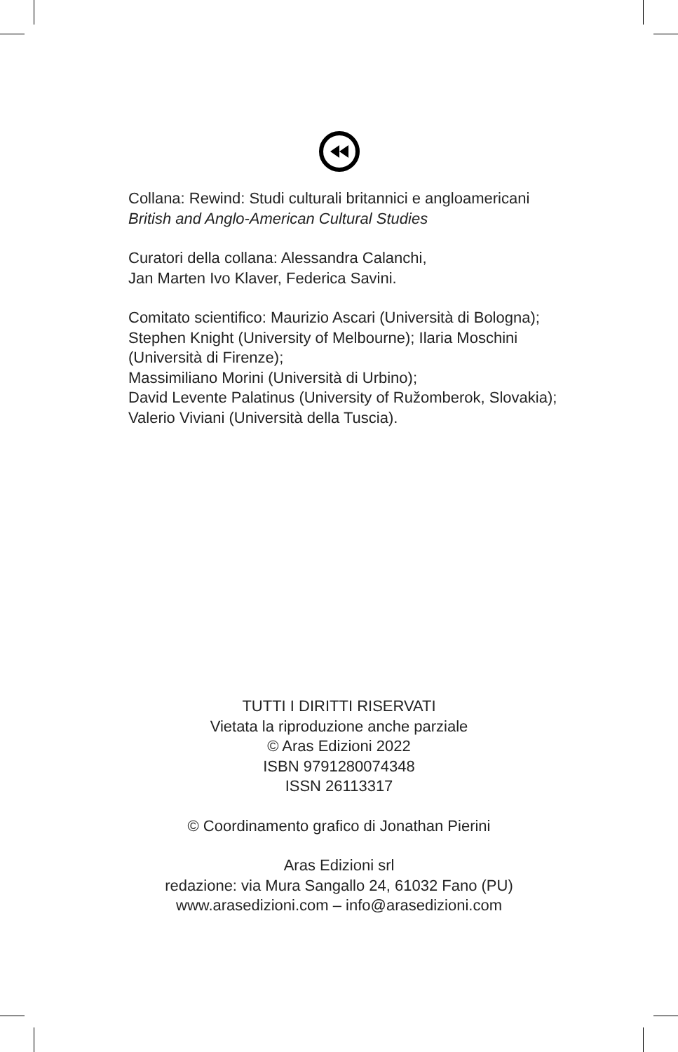Collana: Rewind: Studi culturali britannici e angloamericani
British and Anglo-American Cultural Studies
Curatori della collana: Alessandra Calanchi,
Jan Marten Ivo Klaver, Federica Savini.
Comitato scientifico: Maurizio Ascari (Università di Bologna); Stephen Knight (University of Melbourne); Ilaria Moschini (Università di Firenze);
Massimiliano Morini (Università di Urbino);
David Levente Palatinus (University of Ružomberok, Slovakia); Valerio Viviani (Università della Tuscia).
TUTTI I DIRITTI RISERVATI
Vietata la riproduzione anche parziale
© Aras Edizioni 2022
ISBN 9791280074348
ISSN 26113317
© Coordinamento grafico di Jonathan Pierini
Aras Edizioni srl
redazione: via Mura Sangallo 24, 61032 Fano (PU)
www.arasedizioni.com – info@arasedizioni.com